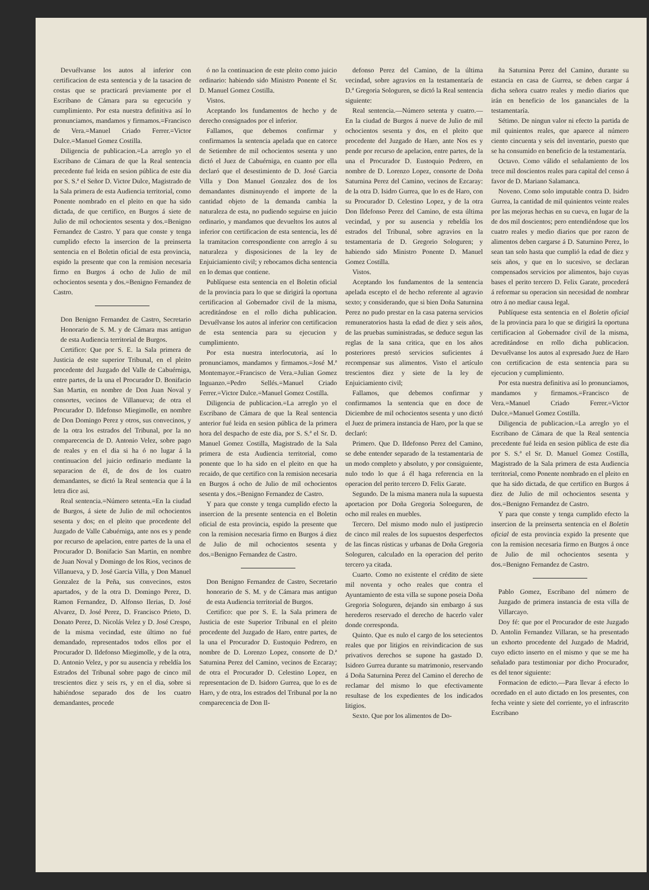Devuélvanse los autos al inferior con certificacion de esta sentencia y de la tasacion de costas que se practicará previamente por el Escribano de Cámara para su egecución y cumplimiento. Por esta nuestra definitiva así lo pronunciamos, mandamos y firmamos.=Francisco de Vera.=Manuel Criado Ferrer.=Victor Dulce.=Manuel Gomez Costilla.
Diligencia de publicacion.=La arreglo yo el Escribano de Cámara de que la Real sentencia precedente fué leida en sesion pública de este dia por S. S.ª el Señor D. Victor Dulce, Magistrado de la Sala primera de esta Audiencia territorial, como Ponente nombrado en el pleito en que ha sido dictada, de que certifico, en Burgos á siete de Julio de mil ochocientos sesenta y dos.=Benigno Fernandez de Castro. Y para que conste y tenga cumplido efecto la insercion de la preinserta sentencia en el Boletin oficial de esta provincia, espido la presente que con la remision necesaria firmo en Burgos á ocho de Julio de mil ochocientos sesenta y dos.=Benigno Fernandez de Castro.
Don Benigno Fernandez de Castro, Secretario Honorario de S. M. y de Cámara mas antiguo de esta Audiencia territorial de Burgos.
Certifico: Que por S. E. la Sala primera de Justicia de este superior Tribunal, en el pleito procedente del Juzgado del Valle de Cabuérniga, entre partes, de la una el Procurador D. Bonifacio San Martin, en nombre de Don Juan Noval y consortes, vecinos de Villanueva; de otra el Procurador D. Ildefonso Miegimolle, en nombre de Don Domingo Perez y otros, sus convecinos, y de la otra los estrados del Tribunal, por la no comparecencia de D. Antonio Velez, sobre pago de reales y en el dia si ha ó no lugar á la continuacion del juicio ordinario mediante la separacion de él, de dos de los cuatro demandantes, se dictó la Real sentencia que á la letra dice asi.
Real sentencia.=Número setenta.=En la ciudad de Burgos, á siete de Julio de mil ochocientos sesenta y dos; en el pleito que procedente del Juzgado de Valle Cabuérniga, ante nos es y pende por recurso de apelacion, entre partes de la una el Procurador D. Bonifacio San Martin, en nombre de Juan Noval y Domingo de los Rios, vecinos de Villanueva, y D. José Garcia Villa, y Don Manuel Gonzalez de la Peña, sus convecinos, estos apartados, y de la otra D. Domingo Perez, D. Ramon Fernandez, D. Alfonso Ilerias, D. José Alvarez, D. José Perez, D. Francisco Prieto, D. Donato Perez, D. Nicolás Velez y D. José Crespo, de la misma vecindad, este último no fué demandado, representados todos ellos por el Procurador D. Ildefonso Miegimolle, y de la otra, D. Antonio Velez, y por su ausencia y rebeldía los Estrados del Tribunal sobre pago de cinco mil trescientos diez y seis rs, y en el dia, sobre si habiéndose separado dos de los cuatro demandantes, procede
ó no la continuacion de este pleito como juicio ordinario: habiendo sido Ministro Ponente el Sr. D. Manuel Gomez Costilla.
Vistos.
Aceptando los fundamentos de hecho y de derecho consignados por el inferior.
Fallamos, que debemos confirmar y confirmamos la sentencia apelada que en catorce de Setiembre de mil ochocientos sesenta y uno dictó el Juez de Cabuérniga, en cuanto por ella declaró que el desestimiento de D. José Garcia Villa y Don Manuel Gonzalez dos de los demandantes disminuyendo el importe de la cantidad objeto de la demanda cambia la naturaleza de esta, no pudiendo seguirse en juicio ordinario, y mandamos que devueltos los autos al inferior con certificacion de esta sentencia, les dé la tramitacion correspondiente con arreglo á su naturaleza y disposiciones de la ley de Enjuiciamiento civil; y rebocamos dicha sentencia en lo demas que contiene.
Publíquese esta sentencia en el Boletin oficial de la provincia para lo que se dirigirá la oportuna certificacion al Gobernador civil de la misma, acreditándose en el rollo dicha publicacion. Devuélvanse los autos al inferior con certificacion de esta sentencia para su ejecucion y cumplimiento.
Por esta nuestra interlocutoria, así lo pronunciamos, mandamos y firmamos.=José M.ª Montemayor.=Francisco de Vera.=Julian Gomez Inguanzo.=Pedro Sellés.=Manuel Criado Ferrer.=Victor Dulce.=Manuel Gomez Costilla.
Diligencia de publicacion.=La arreglo yo el Escribano de Cámara de que la Real sentencia anterior fué leida en sesion pública de la primera hora del despacho de este dia, por S. S.ª el Sr. D. Manuel Gomez Costilla, Magistrado de la Sala primera de esta Audiencia territorial, como ponente que lo ha sido en el pleito en que ha recaido, de que certifico con la remision necesaria en Burgos á ocho de Julio de mil ochocientos sesenta y dos.=Benigno Fernandez de Castro.
Y para que conste y tenga cumplido efecto la insercion de la presente sentencia en el Boletin oficial de esta provincia, espido la presente que con la remision necesaria firmo en Burgos á diez de Julio de mil ochocientos sesenta y dos.=Benigno Fernandez de Castro.
Don Benigno Fernandez de Castro, Secretario honorario de S. M. y de Cámara mas antiguo de esta Audiencia territorial de Burgos.
Certifico: que por S. E. la Sala primera de Justicia de este Superior Tribunal en el pleito procedente del Juzgado de Haro, entre partes, de la una el Procurador D. Eustoquio Pedrero, en nombre de D. Lorenzo Lopez, consorte de D.ª Saturnina Perez del Camino, vecinos de Ezcaray; de otra el Procurador D. Celestino Lopez, en representacion de D. Isidoro Gurrea, que lo es de Haro, y de otra, los estrados del Tribunal por la no comparecencia de Don Il-
defonso Perez del Camino, de la última vecindad, sobre agravios en la testamentaría de D.ª Gregoria Sologuren, se dictó la Real sentencia siguiente:
Real sentencia.—Número setenta y cuatro.—En la ciudad de Burgos á nueve de Julio de mil ochocientos sesenta y dos, en el pleito que procedente del Juzgado de Haro, ante Nos es y pende por recurso de apelacion, entre partes, de la una el Procurador D. Eustoquio Pedrero, en nombre de D. Lorenzo Lopez, consorte de Doña Saturnina Perez del Camino, vecinos de Ezcaray: de la otra D. Isidro Gurrea, que lo es de Haro, con su Procurador D. Celestino Lopez, y de la otra Don Ildefonso Perez del Camino, de esta última vecindad, y por su ausencia y rebeldía los estrados del Tribunal, sobre agravios en la testamentaria de D. Gregorio Sologuren; y habiendo sido Ministro Ponente D. Manuel Gomez Costilla.
Vistos.
Aceptando los fundamentos de la sentencia apelada escepto el de hecho referente al agravio sexto; y considerando, que si bien Doña Saturnina Perez no pudo prestar en la casa paterna servicios remuneratorios hasta la edad de diez y seis años, de las pruebas suministradas, se deduce segun las reglas de la sana critica, que en los años posteriores prestó servicios suficientes á recompensar sus alimentos. Visto el artículo trescientos diez y siete de la ley de Enjuiciamiento civil;
Fallamos, que debemos confirmar y confirmamos la sentencia que en doce de Diciembre de mil ochocientos sesenta y uno dictó el Juez de primera instancia de Haro, por la que se declaró:
Primero. Que D. Ildefonso Perez del Camino, se debe entender separado de la testamentaria de un modo completo y absoluto, y por consiguiente, nulo todo lo que á él haga referencia en la operacion del perito tercero D. Felix Garate.
Segundo. De la misma manera nula la supuesta aportacion por Doña Gregoria Soloeguren, de ocho mil reales en muebles.
Tercero. Del mismo modo nulo el justiprecio de cinco mil reales de los supuestos desperfectos de las fincas rústicas y urbanas de Doña Gregoria Sologuren, calculado en la operacion del perito tercero ya citada.
Cuarto. Como no existente el crédito de siete mil noventa y ocho reales que contra el Ayuntamiento de esta villa se supone poseia Doña Gregoria Sologuren, dejando sin embargo á sus herederos reservado el derecho de hacerlo valer donde corresponda.
Quinto. Que es nulo el cargo de los setecientos reales que por litigios en reivindicacion de sus privativos derechos se supone ha gastado D. Isidoro Gurrea durante su matrimonio, reservando á Doña Saturnina Perez del Camino el derecho de reclamar del mismo lo que efectivamente resultase de los expedientes de los indicados litigios.
Sexto. Que por los alimentos de Do-
ña Saturnina Perez del Camino, durante su estancia en casa de Gurrea, se deben cargar á dicha señora cuatro reales y medio diarios que irán en beneficio de los gananciales de la testamentaría.
Sétimo. De ningun valor ni efecto la partida de mil quinientos reales, que aparece al número ciento cincuenta y seis del inventario, puesto que se ha consumido en beneficio de la testamentaría.
Octavo. Como válido el señalamiento de los trece mil doscientos reales para capital del censo á favor de D. Mariano Salamanca.
Noveno. Como solo imputable contra D. Isidro Gurrea, la cantidad de mil quinientos veinte reales por las mejoras hechas en su cueva, en lugar de la de dos mil doscientos; pero entendiéndose que los cuatro reales y medio diarios que por razon de alimentos deben cargarse á D. Saturnino Perez, lo sean tan solo hasta que cumplió la edad de diez y seis años, y que en lo sucesivo, se declaran compensados servicios por alimentos, bajo cuyas bases el perito tercero D. Felix Garate, procederá á reformar su operacion sin necesidad de nombrar otro á no mediar causa legal.
Publíquese esta sentencia en el Boletin oficial de la provincia para lo que se dirigirá la oportuna certificacion al Gobernador civil de la misma, acreditándose en rollo dicha publicacion. Devuélvanse los autos al expresado Juez de Haro con certificacion de esta sentencia para su ejecucion y cumplimiento.
Por esta nuestra definitiva así lo pronunciamos, mandamos y firmamos.=Francisco de Vera.=Manuel Criado Ferrer.=Victor Dulce.=Manuel Gomez Costilla.
Diligencia de publicacion.=La arreglo yo el Escribano de Cámara de que la Real sentencia precedente fué leida en sesion pública de este dia por S. S.ª el Sr. D. Manuel Gomez Costilla, Magistrado de la Sala primera de esta Audiencia territorial, como Ponente nombrado en el pleito en que ha sido dictada, de que certifico en Burgos á diez de Julio de mil ochocientos sesenta y dos.=Benigno Fernandez de Castro.
Y para que conste y tenga cumplido efecto la insercion de la preinserta sentencia en el Boletin oficial de esta provincia expido la presente que con la remision necesaria firmo en Burgos á once de Julio de mil ochocientos sesenta y dos.=Benigno Fernandez de Castro.
Pablo Gomez, Escribano del número de Juzgado de primera instancia de esta villa de Villarcayo.
Doy fé: que por el Procurador de este Juzgado D. Antolin Fernandez Villaran, se ha presentado un exhorto procedente del Juzgado de Madrid, cuyo edicto inserto en el mismo y que se me ha señalado para testimoniar por dicho Procurador, es del tenor siguiente:
Formacion de edicto.—Para llevar á efecto lo ocordado en el auto dictado en los presentes, con fecha veinte y siete del corriente, yo el infrascrito Escribano